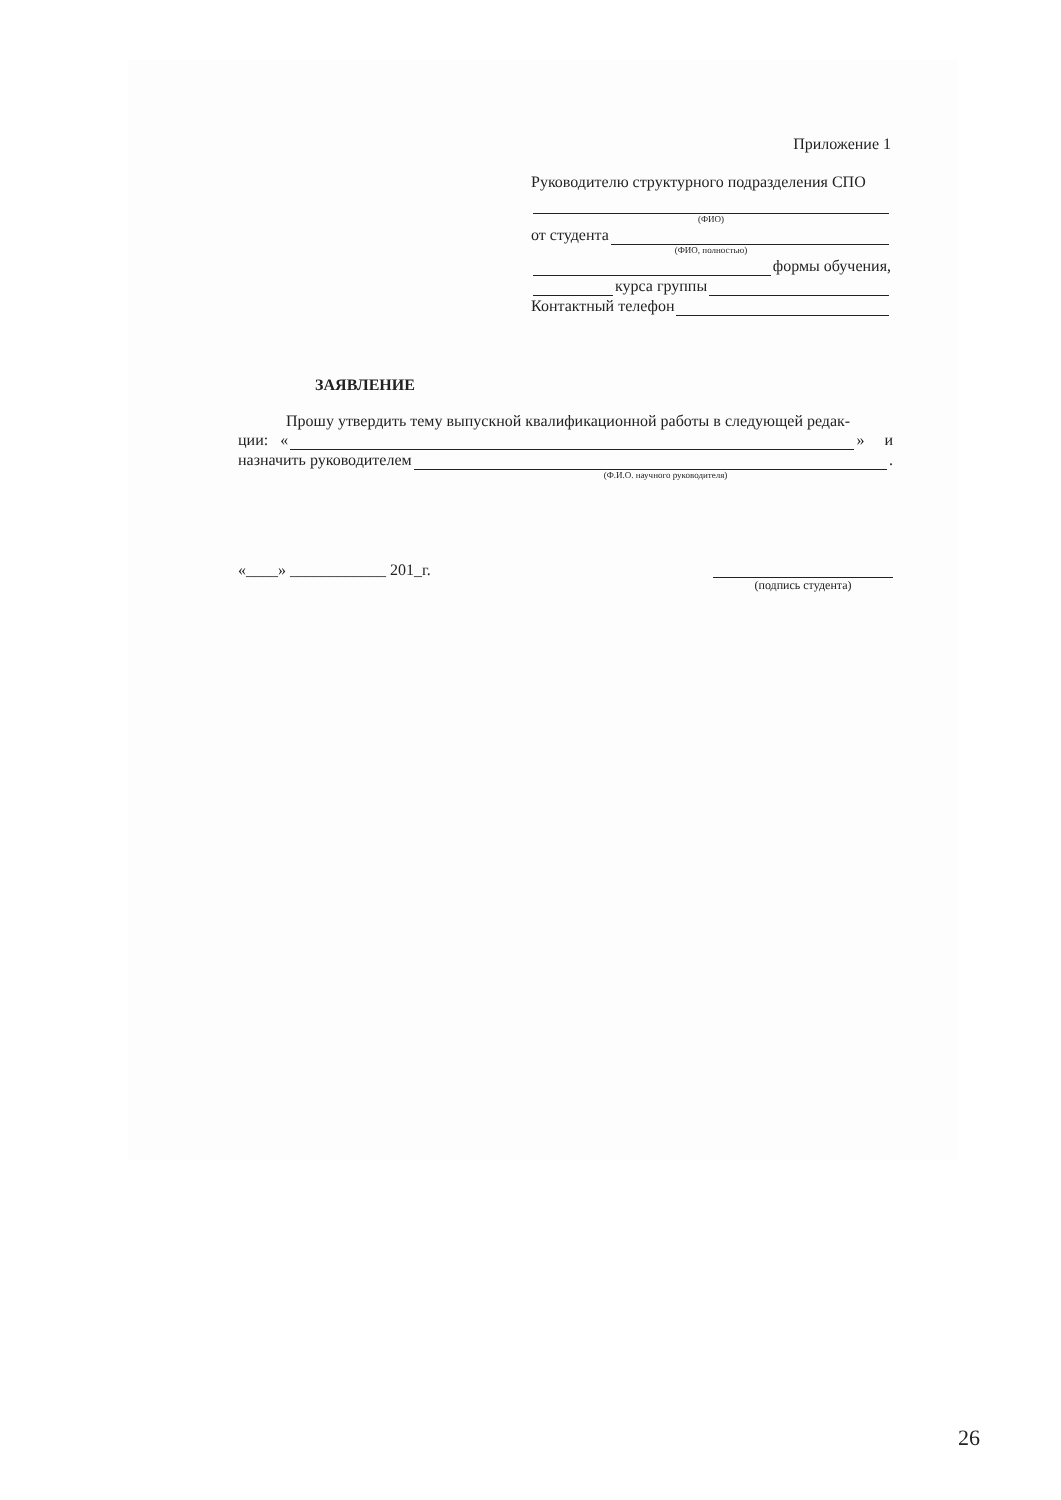Приложение 1
Руководителю структурного подразделения СПО
(ФИО)
от студента
(ФИО, полностью)
формы обучения,
курса группы
Контактный телефон
ЗАЯВЛЕНИЕ
Прошу утвердить тему выпускной квалификационной работы в следующей редак-
ции: « » и
назначить руководителем .
(Ф.И.О. научного руководителя)
«____» ____________ 201_г.
(подпись студента)
26